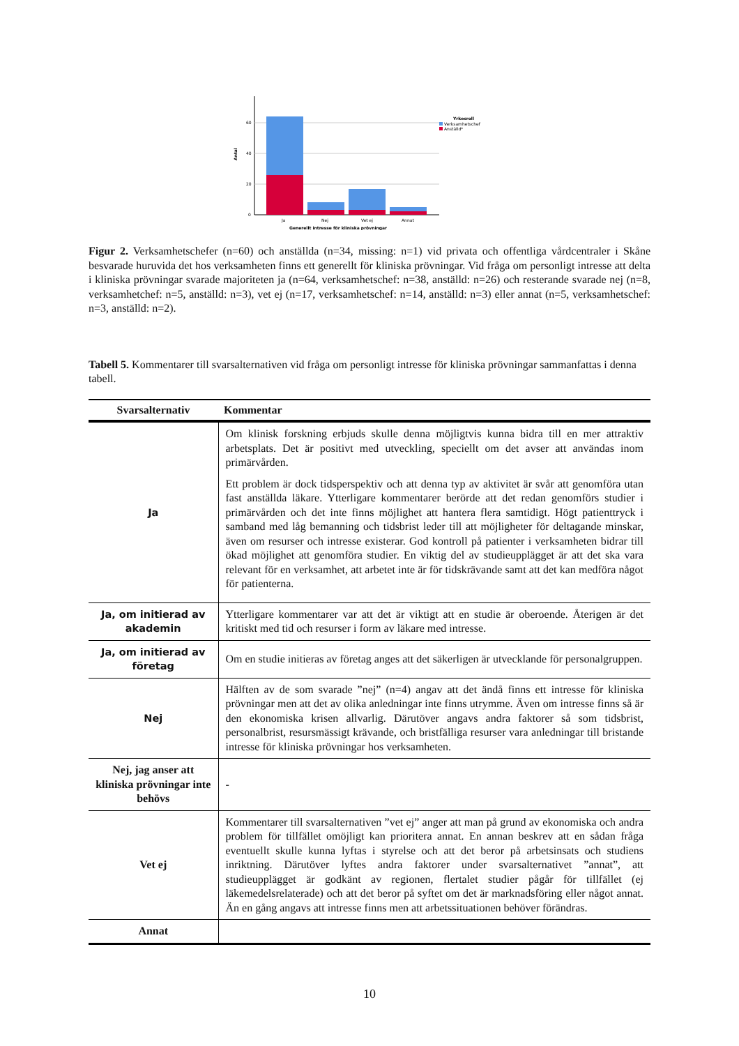60
40
20
0
Antal
Ja
Nej
Vet ej
Annat
Generellt intresse för kliniska prövningar
Yrkesroll
Verksamhetschef
Anställd*
Figur 2. Verksamhetschefer (n=60) och anställda (n=34, missing: n=1) vid privata och offentliga vårdcentraler i Skåne besvarade huruvida det hos verksamheten finns ett generellt för kliniska prövningar. Vid fråga om personligt intresse att delta i kliniska prövningar svarade majoriteten ja (n=64, verksamhetschef: n=38, anställd: n=26) och resterande svarade nej (n=8, verksamhetchef: n=5, anställd: n=3), vet ej (n=17, verksamhetschef: n=14, anställd: n=3) eller annat (n=5, verksamhetschef: n=3, anställd: n=2).
Tabell 5. Kommentarer till svarsalternativen vid fråga om personligt intresse för kliniska prövningar sammanfattas i denna tabell.
| Svarsalternativ | Kommentar |
| --- | --- |
| Ja | Om klinisk forskning erbjuds skulle denna möjligtvis kunna bidra till en mer attraktiv arbetsplats. Det är positivt med utveckling, speciellt om det avser att användas inom primärvården. Ett problem är dock tidsperspektiv och att denna typ av aktivitet är svår att genomföra utan fast anställda läkare. Ytterligare kommentarer berörde att det redan genomförs studier i primärvården och det inte finns möjlighet att hantera flera samtidigt. Högt patienttryck i samband med låg bemanning och tidsbrist leder till att möjligheter för deltagande minskar, även om resurser och intresse existerar. God kontroll på patienter i verksamheten bidrar till ökad möjlighet att genomföra studier. En viktig del av studieupplägget är att det ska vara relevant för en verksamhet, att arbetet inte är för tidskrävande samt att det kan medföra något för patienterna. |
| Ja, om initierad av akademin | Ytterligare kommentarer var att det är viktigt att en studie är oberoende. Återigen är det kritiskt med tid och resurser i form av läkare med intresse. |
| Ja, om initierad av företag | Om en studie initieras av företag anges att det säkerligen är utvecklande för personalgruppen. |
| Nej | Hälften av de som svarade ”nej” (n=4) angav att det ändå finns ett intresse för kliniska prövningar men att det av olika anledningar inte finns utrymme. Även om intresse finns så är den ekonomiska krisen allvarlig. Därutöver angavs andra faktorer så som tidsbrist, personalbrist, resursmässigt krävande, och bristfälliga resurser vara anledningar till bristande intresse för kliniska prövningar hos verksamheten. |
| Nej, jag anser att kliniska prövningar inte behövs | - |
| Vet ej | Kommentarer till svarsalternativen ”vet ej” anger att man på grund av ekonomiska och andra problem för tillfället omöjligt kan prioritera annat. En annan beskrev att en sådan fråga eventuellt skulle kunna lyftas i styrelse och att det beror på arbetsinsats och studiens inriktning. Därutöver lyftes andra faktorer under svarsalternativet ”annat”, att studieupplägget är godkänt av regionen, flertalet studier pågår för tillfället (ej läkemedelsrelaterade) och att det beror på syftet om det är marknadsföring eller något annat. Än en gång angavs att intresse finns men att arbetssituationen behöver förändras. |
| Annat | |
10